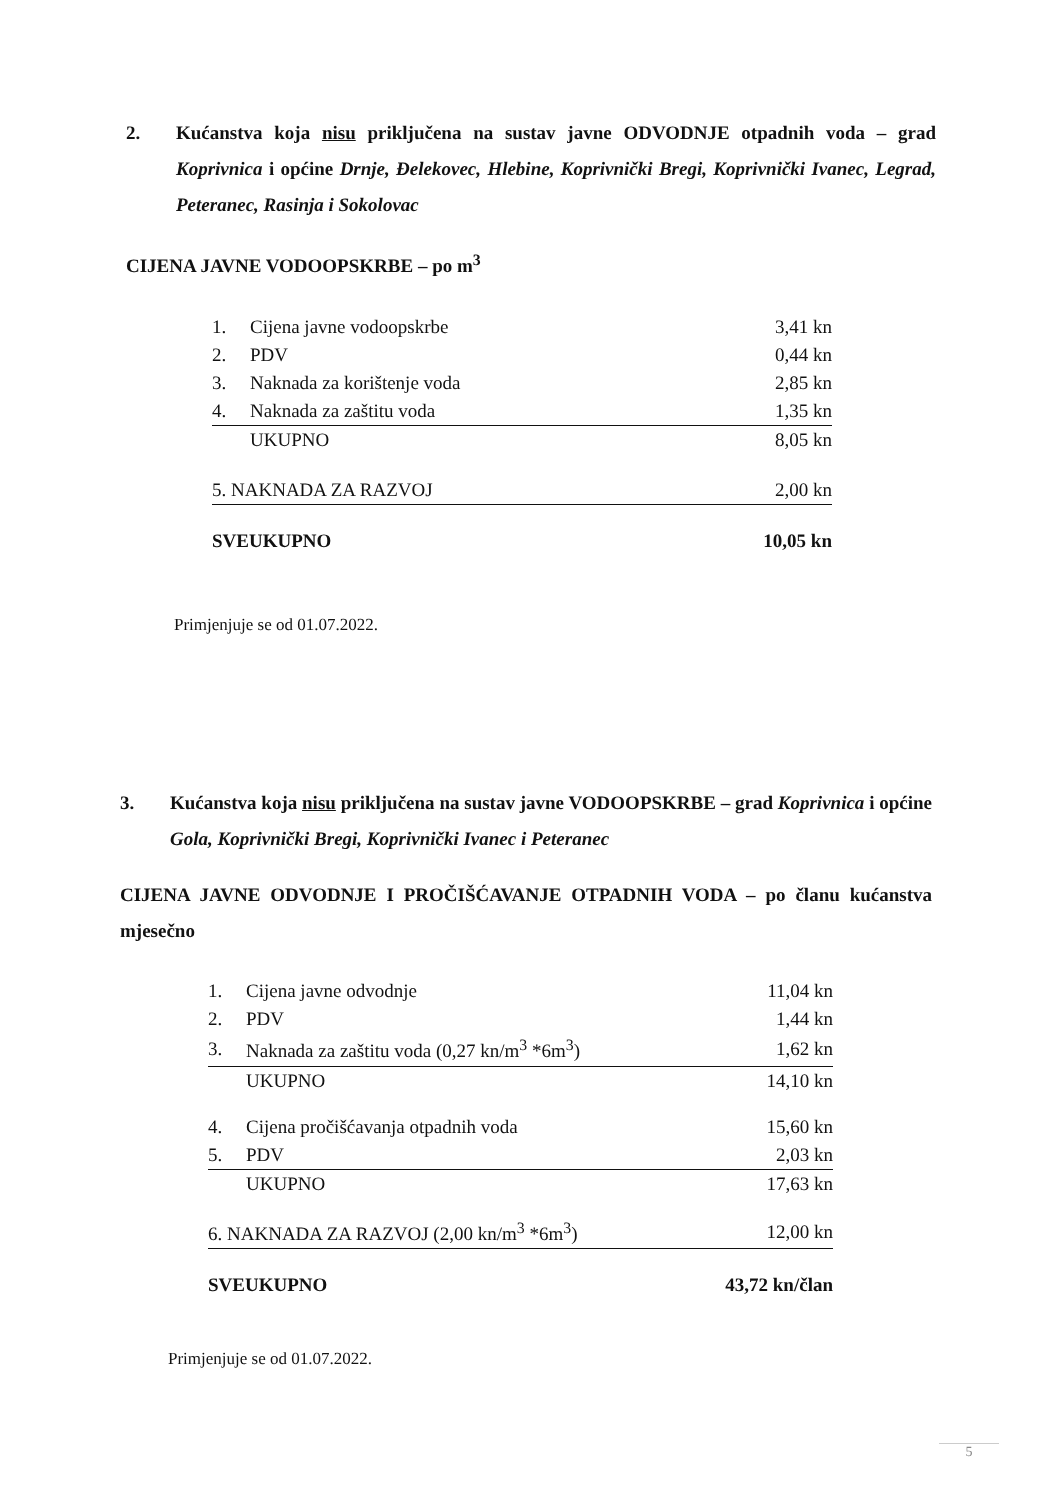2. Kućanstva koja nisu priključena na sustav javne ODVODNJE otpadnih voda – grad Koprivnica i općine Drnje, Đelekovec, Hlebine, Koprivnički Bregi, Koprivnički Ivanec, Legrad, Peteranec, Rasinja i Sokolovac
CIJENA JAVNE VODOOPSKRBE – po m<sup>3</sup>
| 1. | Cijena javne vodoopskrbe | 3,41 kn |
| 2. | PDV | 0,44 kn |
| 3. | Naknada za korištenje voda | 2,85 kn |
| 4. | Naknada za zaštitu voda | 1,35 kn |
| | UKUPNO | 8,05 kn |
| 5. NAKNADA ZA RAZVOJ | | 2,00 kn |
| SVEUKUPNO | | 10,05 kn |
Primjenjuje se od 01.07.2022.
3. Kućanstva koja nisu priključena na sustav javne VODOOPSKRBE – grad Koprivnica i općine Gola, Koprivnički Bregi, Koprivnički Ivanec i Peteranec
CIJENA JAVNE ODVODNJE I PROČIŠĆAVANJE OTPADNIH VODA – po članu kućanstva mjesečno
| 1. | Cijena javne odvodnje | 11,04 kn |
| 2. | PDV | 1,44 kn |
| 3. | Naknada za zaštitu voda (0,27 kn/m<sup>3</sup> *6m<sup>3</sup>) | 1,62 kn |
| | UKUPNO | 14,10 kn |
| 4. | Cijena pročišćavanja otpadnih voda | 15,60 kn |
| 5. | PDV | 2,03 kn |
| | UKUPNO | 17,63 kn |
| 6. NAKNADA ZA RAZVOJ (2,00 kn/m<sup>3</sup> *6m<sup>3</sup>) | | 12,00 kn |
| SVEUKUPNO | | 43,72 kn/član |
Primjenjuje se od 01.07.2022.
5